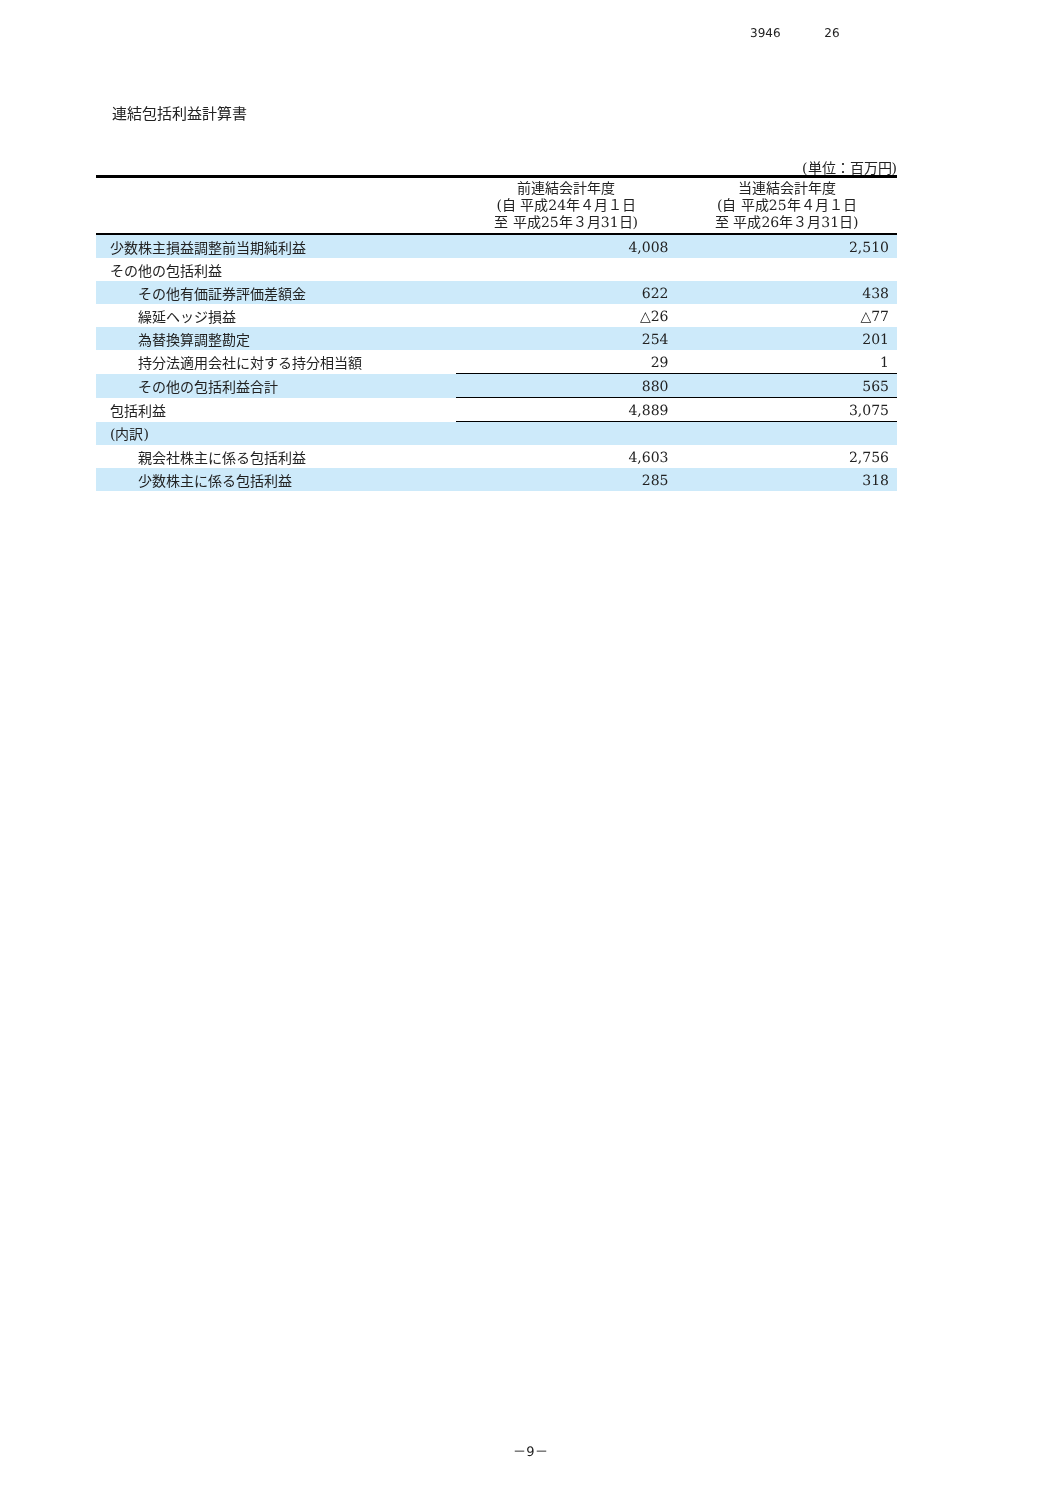3946 26
連結包括利益計算書
(単位：百万円)
| | 前連結会計年度 (自 平成24年４月１日 至 平成25年３月31日) | 当連結会計年度 (自 平成25年４月１日 至 平成26年３月31日) |
| --- | --- | --- |
| 少数株主損益調整前当期純利益 | 4,008 | 2,510 |
| その他の包括利益 | | |
| その他有価証券評価差額金 | 622 | 438 |
| 繰延ヘッジ損益 | △26 | △77 |
| 為替換算調整勘定 | 254 | 201 |
| 持分法適用会社に対する持分相当額 | 29 | 1 |
| その他の包括利益合計 | 880 | 565 |
| 包括利益 | 4,889 | 3,075 |
| (内訳) | | |
| 親会社株主に係る包括利益 | 4,603 | 2,756 |
| 少数株主に係る包括利益 | 285 | 318 |
－9－